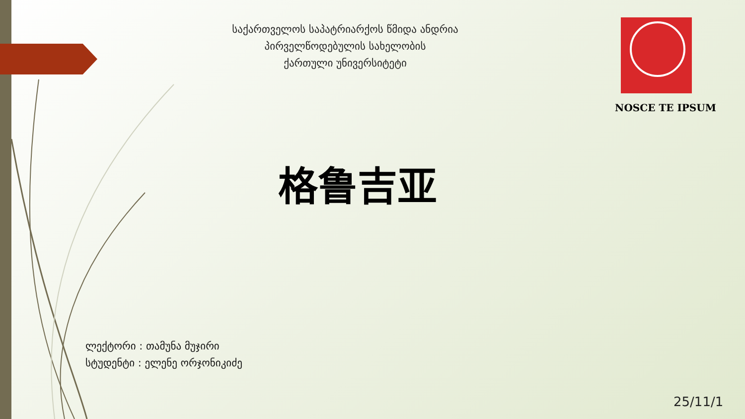საქართველოს საპატრიარქოს წმიდა ანდრია
პირველწოდებულის სახელობის
ქართული უნივერსიტეტი
NOSCE TE IPSUM
格鲁吉亚
ლექტორი : თამუნა მუჯირი
სტუდენტი : ელენე ორჯონიკიძე
25/11/1